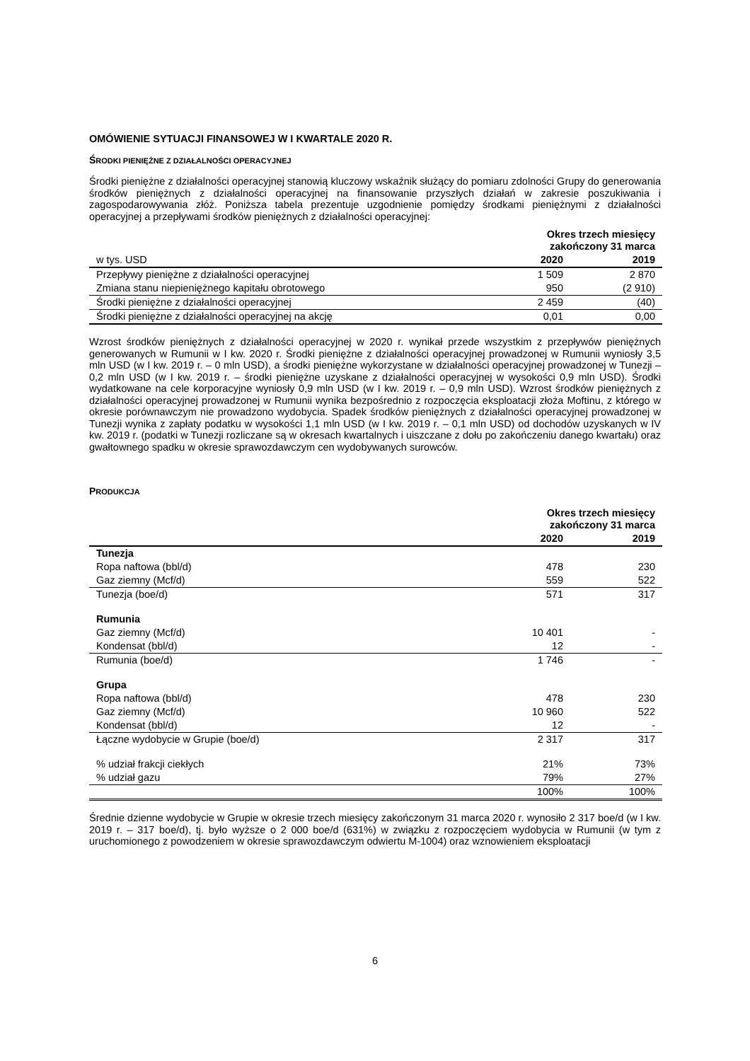OMÓWIENIE SYTUACJI FINANSOWEJ W I KWARTALE 2020 R.
ŚRODKI PIENIĘŻNE Z DZIAŁALNOŚCI OPERACYJNEJ
Środki pieniężne z działalności operacyjnej stanowią kluczowy wskaźnik służący do pomiaru zdolności Grupy do generowania środków pieniężnych z działalności operacyjnej na finansowanie przyszłych działań w zakresie poszukiwania i zagospodarowywania złóż. Poniższa tabela prezentuje uzgodnienie pomiędzy środkami pieniężnymi z działalności operacyjnej a przepływami środków pieniężnych z działalności operacyjnej:
| | Okres trzech miesięcy zakończony 31 marca | |
| w tys. USD | 2020 | 2019 |
| Przepływy pieniężne z działalności operacyjnej | 1 509 | 2 870 |
| Zmiana stanu niepieniężnego kapitału obrotowego | 950 | (2 910) |
| Środki pieniężne z działalności operacyjnej | 2 459 | (40) |
| Środki pieniężne z działalności operacyjnej na akcję | 0,01 | 0,00 |
Wzrost środków pieniężnych z działalności operacyjnej w 2020 r. wynikał przede wszystkim z przepływów pieniężnych generowanych w Rumunii w I kw. 2020 r. Środki pieniężne z działalności operacyjnej prowadzonej w Rumunii wyniosły 3,5 mln USD (w I kw. 2019 r. – 0 mln USD), a środki pieniężne wykorzystane w działalności operacyjnej prowadzonej w Tunezji – 0,2 mln USD (w I kw. 2019 r. – środki pieniężne uzyskane z działalności operacyjnej w wysokości 0,9 mln USD). Środki wydatkowane na cele korporacyjne wyniosły 0,9 mln USD (w I kw. 2019 r. – 0,9 mln USD). Wzrost środków pieniężnych z działalności operacyjnej prowadzonej w Rumunii wynika bezpośrednio z rozpoczęcia eksploatacji złoża Moftinu, z którego w okresie porównawczym nie prowadzono wydobycia. Spadek środków pieniężnych z działalności operacyjnej prowadzonej w Tunezji wynika z zapłaty podatku w wysokości 1,1 mln USD (w I kw. 2019 r. – 0,1 mln USD) od dochodów uzyskanych w IV kw. 2019 r. (podatki w Tunezji rozliczane są w okresach kwartalnych i uiszczane z dołu po zakończeniu danego kwartału) oraz gwałtownego spadku w okresie sprawozdawczym cen wydobywanych surowców.
PRODUKCJA
| | Okres trzech miesięcy zakończony 31 marca | |
| | 2020 | 2019 |
| Tunezja | | |
| Ropa naftowa (bbl/d) | 478 | 230 |
| Gaz ziemny (Mcf/d) | 559 | 522 |
| Tunezja (boe/d) | 571 | 317 |
| Rumunia | | |
| Gaz ziemny (Mcf/d) | 10 401 | - |
| Kondensat (bbl/d) | 12 | - |
| Rumunia (boe/d) | 1 746 | - |
| Grupa | | |
| Ropa naftowa (bbl/d) | 478 | 230 |
| Gaz ziemny (Mcf/d) | 10 960 | 522 |
| Kondensat (bbl/d) | 12 | - |
| Łączne wydobycie w Grupie (boe/d) | 2 317 | 317 |
| % udział frakcji ciekłych | 21% | 73% |
| % udział gazu | 79% | 27% |
| | 100% | 100% |
Średnie dzienne wydobycie w Grupie w okresie trzech miesięcy zakończonym 31 marca 2020 r. wynosiło 2 317 boe/d (w I kw. 2019 r. – 317 boe/d), tj. było wyższe o 2 000 boe/d (631%) w związku z rozpoczęciem wydobycia w Rumunii (w tym z uruchomionego z powodzeniem w okresie sprawozdawczym odwiertu M-1004) oraz wznowieniem eksploatacji
6